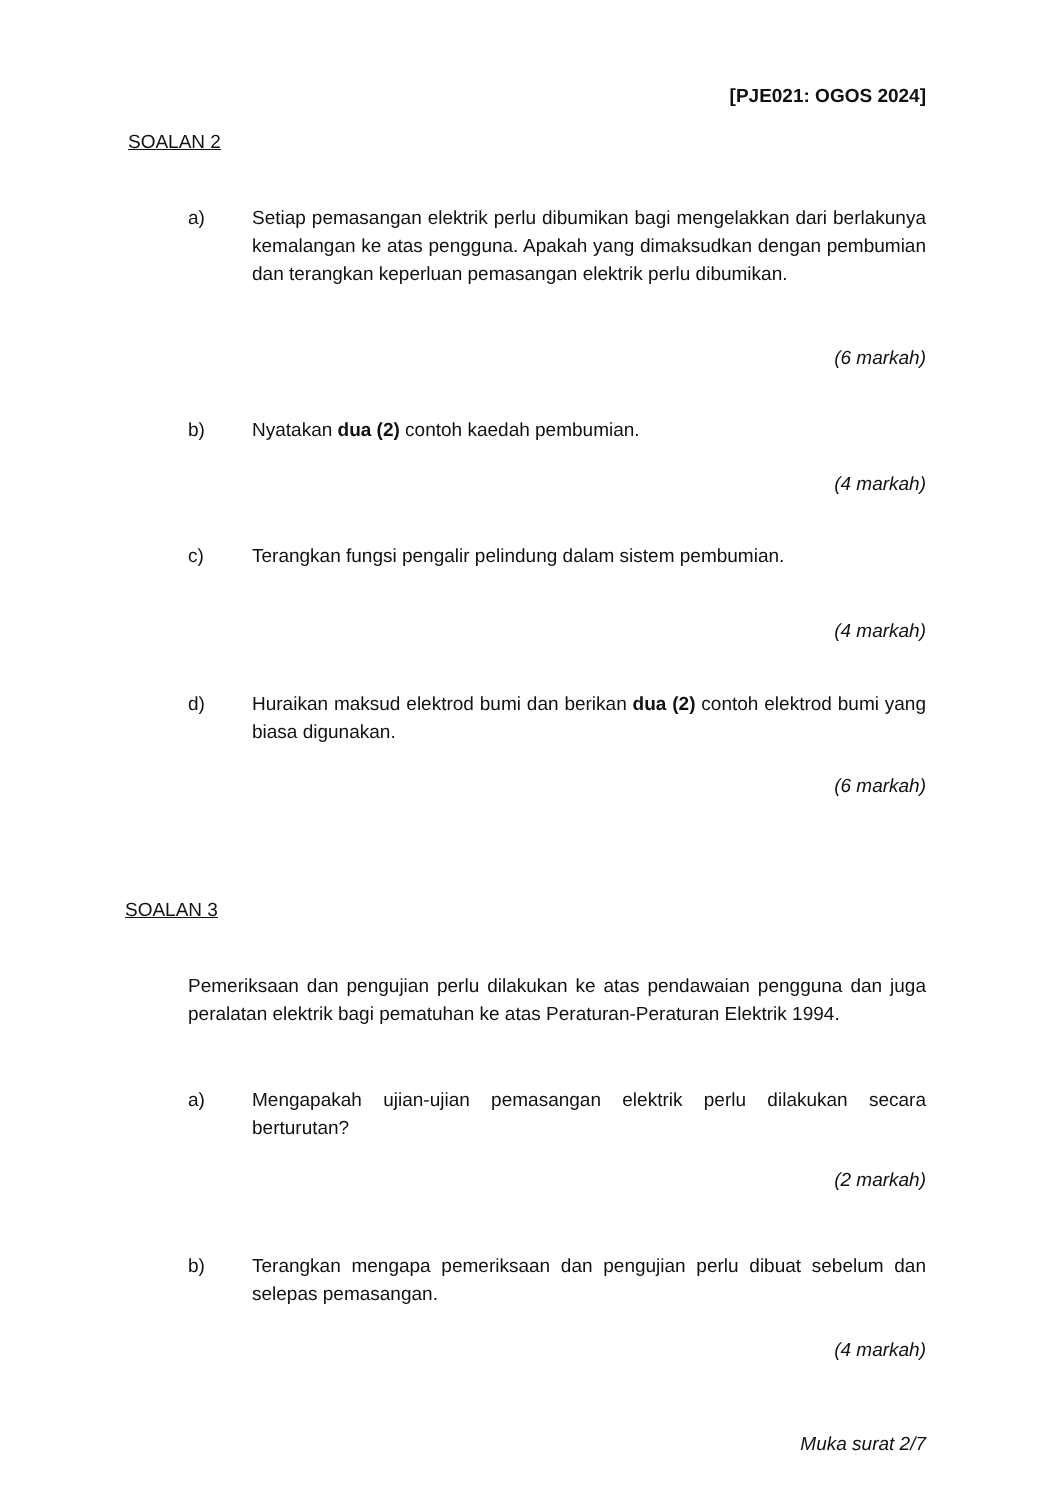[PJE021: OGOS 2024]
SOALAN 2
a) Setiap pemasangan elektrik perlu dibumikan bagi mengelakkan dari berlakunya kemalangan ke atas pengguna. Apakah yang dimaksudkan dengan pembumian dan terangkan keperluan pemasangan elektrik perlu dibumikan.
(6 markah)
b) Nyatakan dua (2) contoh kaedah pembumian.
(4 markah)
c) Terangkan fungsi pengalir pelindung dalam sistem pembumian.
(4 markah)
d) Huraikan maksud elektrod bumi dan berikan dua (2) contoh elektrod bumi yang biasa digunakan.
(6 markah)
SOALAN 3
Pemeriksaan dan pengujian perlu dilakukan ke atas pendawaian pengguna dan juga peralatan elektrik bagi pematuhan ke atas Peraturan-Peraturan Elektrik 1994.
a) Mengapakah ujian-ujian pemasangan elektrik perlu dilakukan secara berturutan?
(2 markah)
b) Terangkan mengapa pemeriksaan dan pengujian perlu dibuat sebelum dan selepas pemasangan.
(4 markah)
Muka surat 2/7